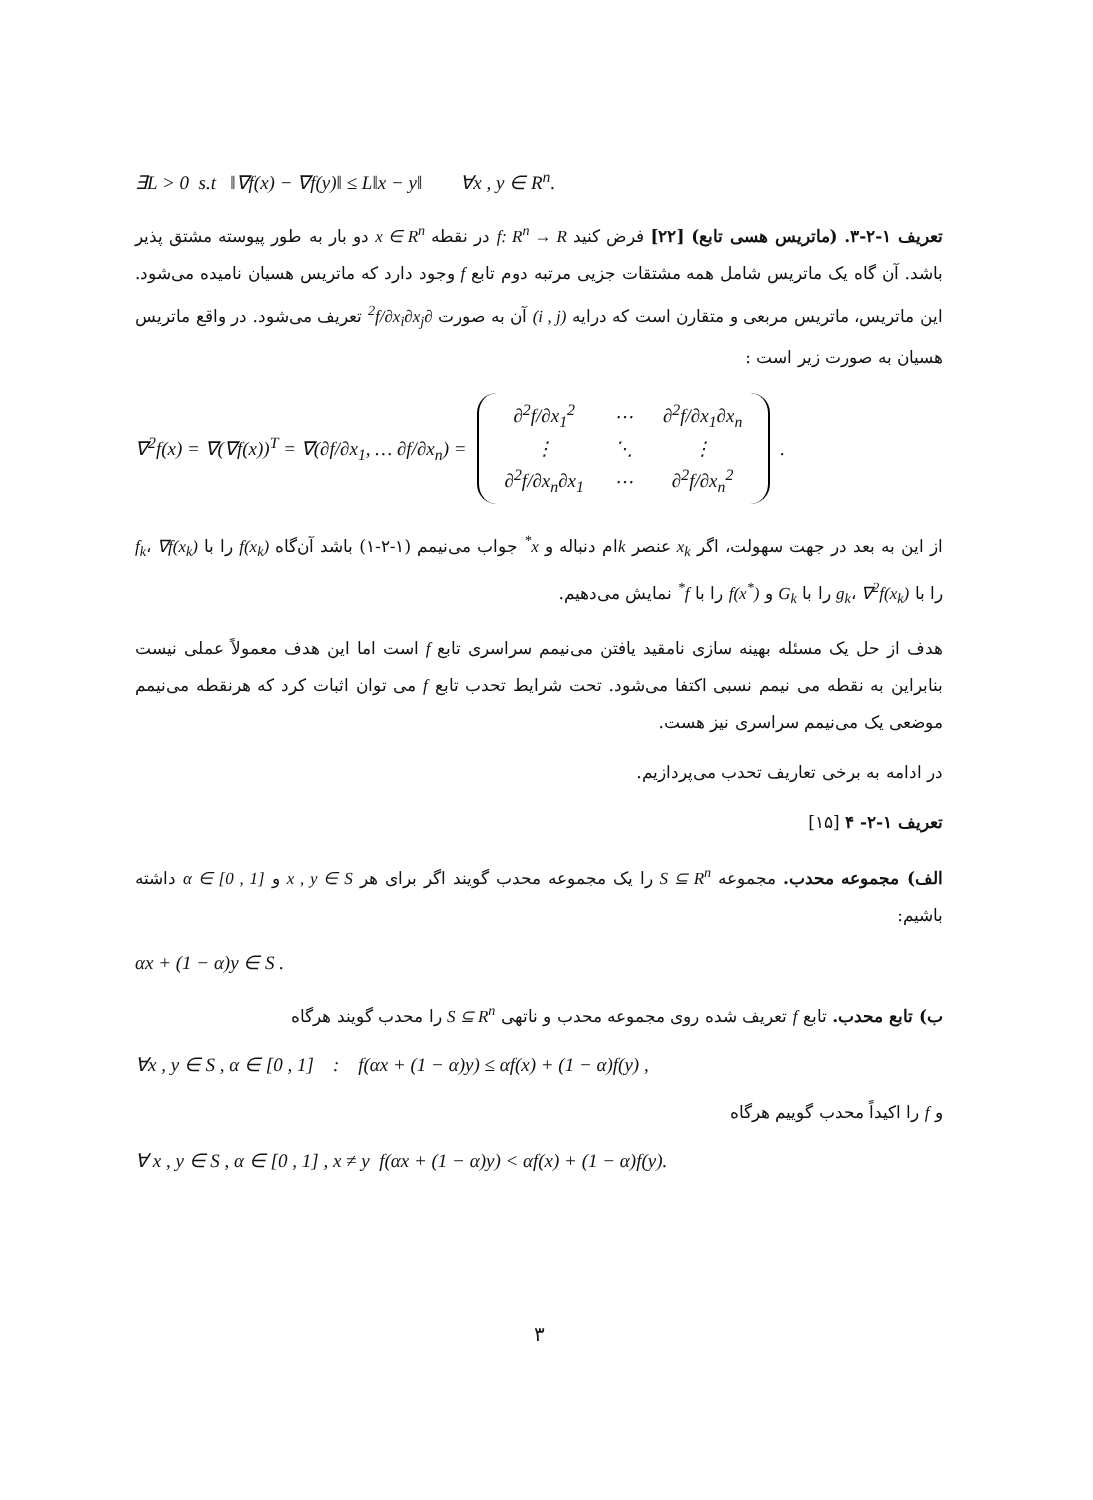∃L > 0 s.t ‖∇f(x) − ∇f(y)‖ ≤ L‖x − y‖ ∀x , y ∈ R<sup>n</sup>.
تعریف ۱-۲-۳. (ماتریس هسی تابع) [۲۲] فرض کنید f: R<sup>n</sup> → R در نقطه x ∈ R<sup>n</sup> دو بار به طور پیوسته مشتق پذیر باشد. آن گاه یک ماتریس شامل همه مشتقات جزیی مرتبه دوم تابع f وجود دارد که ماتریس هسیان نامیده می‌شود. این ماتریس، ماتریس مربعی و متقارن است که درایه (i , j) آن به صورت ∂<sup>2</sup>f/∂x<sub>i</sub>∂x<sub>j</sub> تعریف می‌شود. در واقع ماتریس هسیان به صورت زیر است :
∇<sup>2</sup>f(x) = ∇(∇f(x))<sup>T</sup> = ∇(∂f/∂x<sub>1</sub>, … ∂f/∂x<sub>n</sub>) =
| ∂<sup>2</sup>f/∂x<sub>1</sub><sup>2</sup> | ⋯ | ∂<sup>2</sup>f/∂x<sub>1</sub>∂x<sub>n</sub> |
| ⋮ | ⋱ | ⋮ |
| ∂<sup>2</sup>f/∂x<sub>n</sub>∂x<sub>1</sub> | ⋯ | ∂<sup>2</sup>f/∂x<sub>n</sub><sup>2</sup> |
.
از این به بعد در جهت سهولت، اگر x<sub>k</sub> عنصر kام دنباله و x<sup>*</sup> جواب می‌نیمم (۱-۲-۱) باشد آن‌گاه f(x<sub>k</sub>) را با f<sub>k</sub>، ∇f(x<sub>k</sub>) را با g<sub>k</sub>، ∇<sup>2</sup>f(x<sub>k</sub>) را با G<sub>k</sub> و f(x<sup>*</sup>) را با f<sup>*</sup> نمایش می‌دهیم.
هدف از حل یک مسئله بهینه سازی نامقید یافتن می‌نیمم سراسری تابع f است اما این هدف معمولاً عملی نیست بنابراین به نقطه می نیمم نسبی اکتفا می‌شود. تحت شرایط تحدب تابع f می توان اثبات کرد که هرنقطه می‌نیمم موضعی یک می‌نیمم سراسری نیز هست.
در ادامه به برخی تعاریف تحدب می‌پردازیم.
تعریف ۱-۲- ۴ [۱۵]
الف) مجموعه محدب. مجموعه S ⊆ R<sup>n</sup> را یک مجموعه محدب گویند اگر برای هر x , y ∈ S و α ∈ [0 , 1] داشته باشیم:
αx + (1 − α)y ∈ S .
ب) تابع محدب. تابع f تعریف شده روی مجموعه محدب و ناتهی S ⊆ R<sup>n</sup> را محدب گویند هرگاه
∀x , y ∈ S , α ∈ [0 , 1] : f(αx + (1 − α)y) ≤ αf(x) + (1 − α)f(y) ,
و f را اکیداً محدب گوییم هرگاه
∀ x , y ∈ S , α ∈ [0 , 1] , x ≠ y f(αx + (1 − α)y) < αf(x) + (1 − α)f(y).
۳